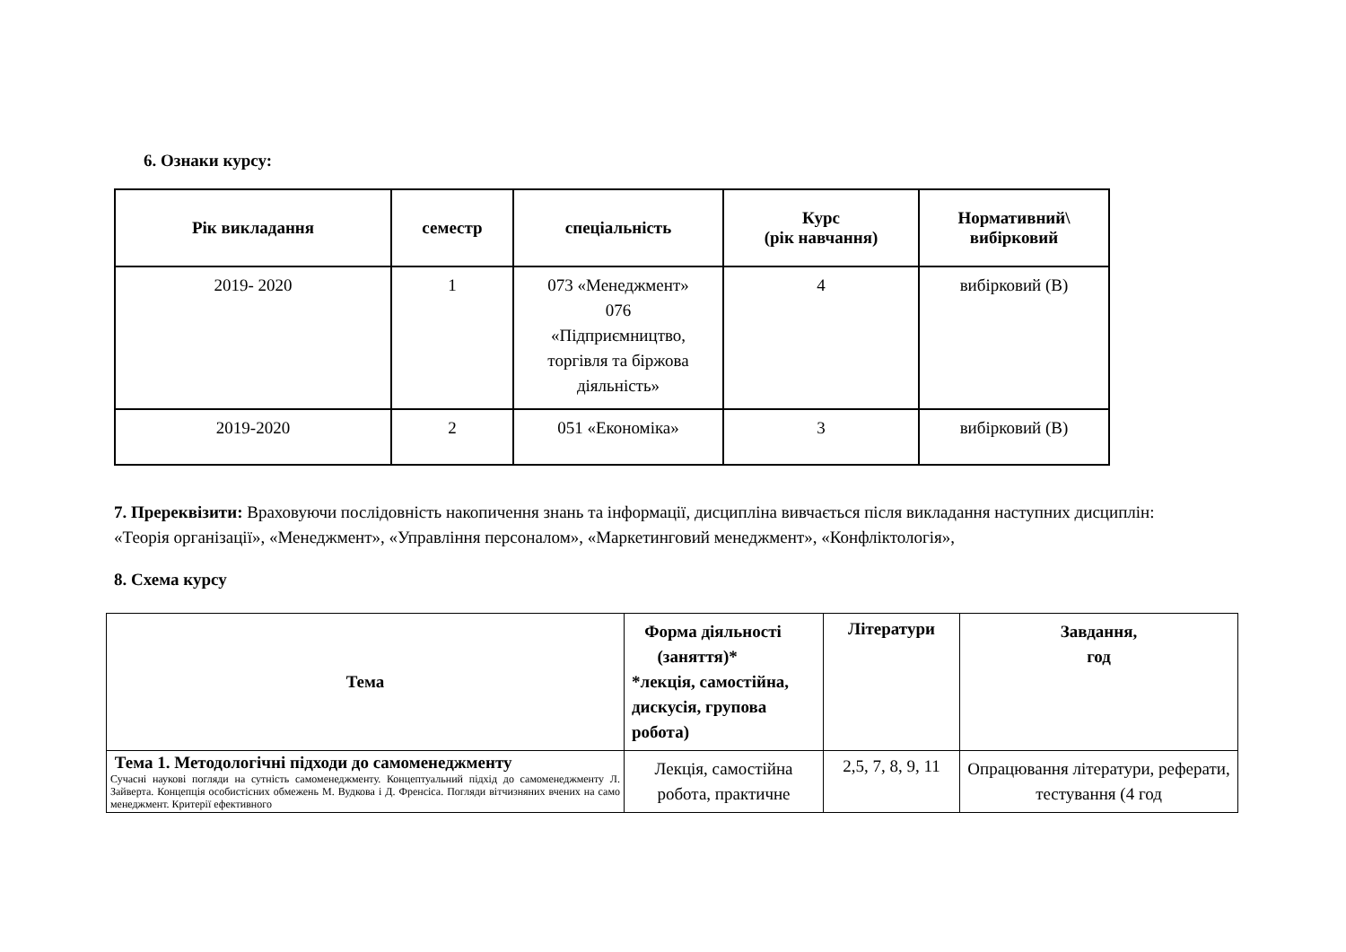6. Ознаки курсу:
| Рік викладання | семестр | спеціальність | Курс (рік навчання) | Нормативний\ вибірковий |
| --- | --- | --- | --- | --- |
| 2019- 2020 | 1 | 073 «Менеджмент» 076 «Підприємництво, торгівля та біржова діяльність» | 4 | вибірковий (В) |
| 2019-2020 | 2 | 051 «Економіка» | 3 | вибірковий (В) |
7. Пререквізити: Враховуючи послідовність накопичення знань та інформації, дисципліна вивчається після викладання наступних дисциплін: «Теорія організації», «Менеджмент», «Управління персоналом», «Маркетинговий менеджмент», «Конфліктологія»,
8. Схема курсу
| Тема | Форма діяльності (заняття)* *лекція, самостійна, дискусія, групова робота) | Літератури | Завдання, год |
| --- | --- | --- | --- |
| Тема 1. Методологічні підходи до самоменеджменту Сучасні наукові погляди на сутність самоменеджменту. Концептуальний підхід до самоменеджменту Л. Зайверта. Концепція особистісних обмежень М. Вудкова і Д. Френсіса. Погляди вітчизняних вчених на само менеджмент. Критерії ефективного | Лекція, самостійна робота, практичне | 2,5, 7, 8, 9, 11 | Опрацювання літератури, реферати, тестування (4 год |